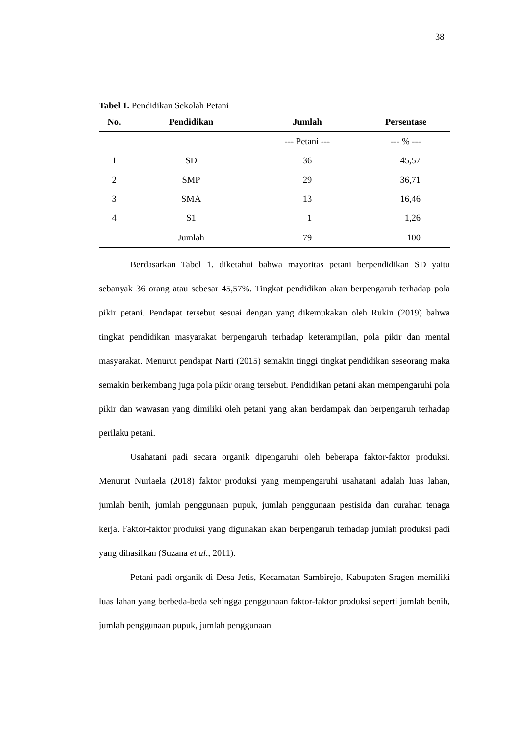38
Tabel 1. Pendidikan Sekolah Petani
| No. | Pendidikan | Jumlah | Persentase |
| --- | --- | --- | --- |
| | | --- Petani --- | --- % --- |
| 1 | SD | 36 | 45,57 |
| 2 | SMP | 29 | 36,71 |
| 3 | SMA | 13 | 16,46 |
| 4 | S1 | 1 | 1,26 |
| | Jumlah | 79 | 100 |
Berdasarkan Tabel 1. diketahui bahwa mayoritas petani berpendidikan SD yaitu sebanyak 36 orang atau sebesar 45,57%. Tingkat pendidikan akan berpengaruh terhadap pola pikir petani. Pendapat tersebut sesuai dengan yang dikemukakan oleh Rukin (2019) bahwa tingkat pendidikan masyarakat berpengaruh terhadap keterampilan, pola pikir dan mental masyarakat. Menurut pendapat Narti (2015) semakin tinggi tingkat pendidikan seseorang maka semakin berkembang juga pola pikir orang tersebut. Pendidikan petani akan mempengaruhi pola pikir dan wawasan yang dimiliki oleh petani yang akan berdampak dan berpengaruh terhadap perilaku petani.
Usahatani padi secara organik dipengaruhi oleh beberapa faktor-faktor produksi. Menurut Nurlaela (2018) faktor produksi yang mempengaruhi usahatani adalah luas lahan, jumlah benih, jumlah penggunaan pupuk, jumlah penggunaan pestisida dan curahan tenaga kerja. Faktor-faktor produksi yang digunakan akan berpengaruh terhadap jumlah produksi padi yang dihasilkan (Suzana et al., 2011).
Petani padi organik di Desa Jetis, Kecamatan Sambirejo, Kabupaten Sragen memiliki luas lahan yang berbeda-beda sehingga penggunaan faktor-faktor produksi seperti jumlah benih, jumlah penggunaan pupuk, jumlah penggunaan